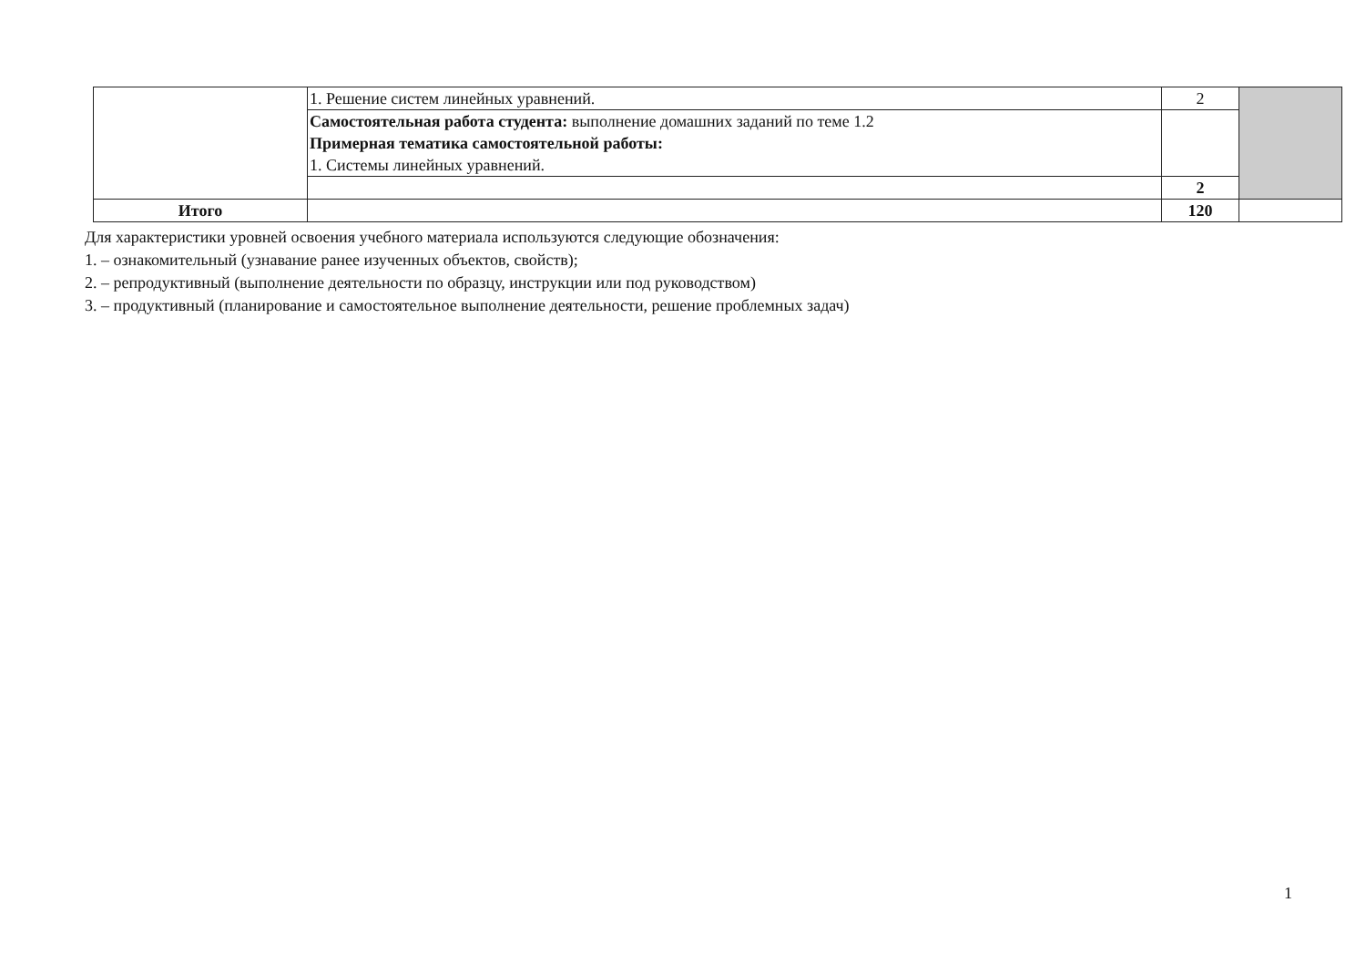| | 1. Решение систем линейных уравнений. | 2 | |
| | Самостоятельная работа студента: выполнение домашних заданий по теме 1.2 Примерная тематика самостоятельной работы: 1. Системы линейных уравнений. | | |
| | | 2 | |
| Итого | | 120 | |
Для характеристики уровней освоения учебного материала используются следующие обозначения:
1. – ознакомительный (узнавание ранее изученных объектов, свойств);
2. – репродуктивный (выполнение деятельности по образцу, инструкции или под руководством)
3. – продуктивный (планирование и самостоятельное выполнение деятельности, решение проблемных задач)
1